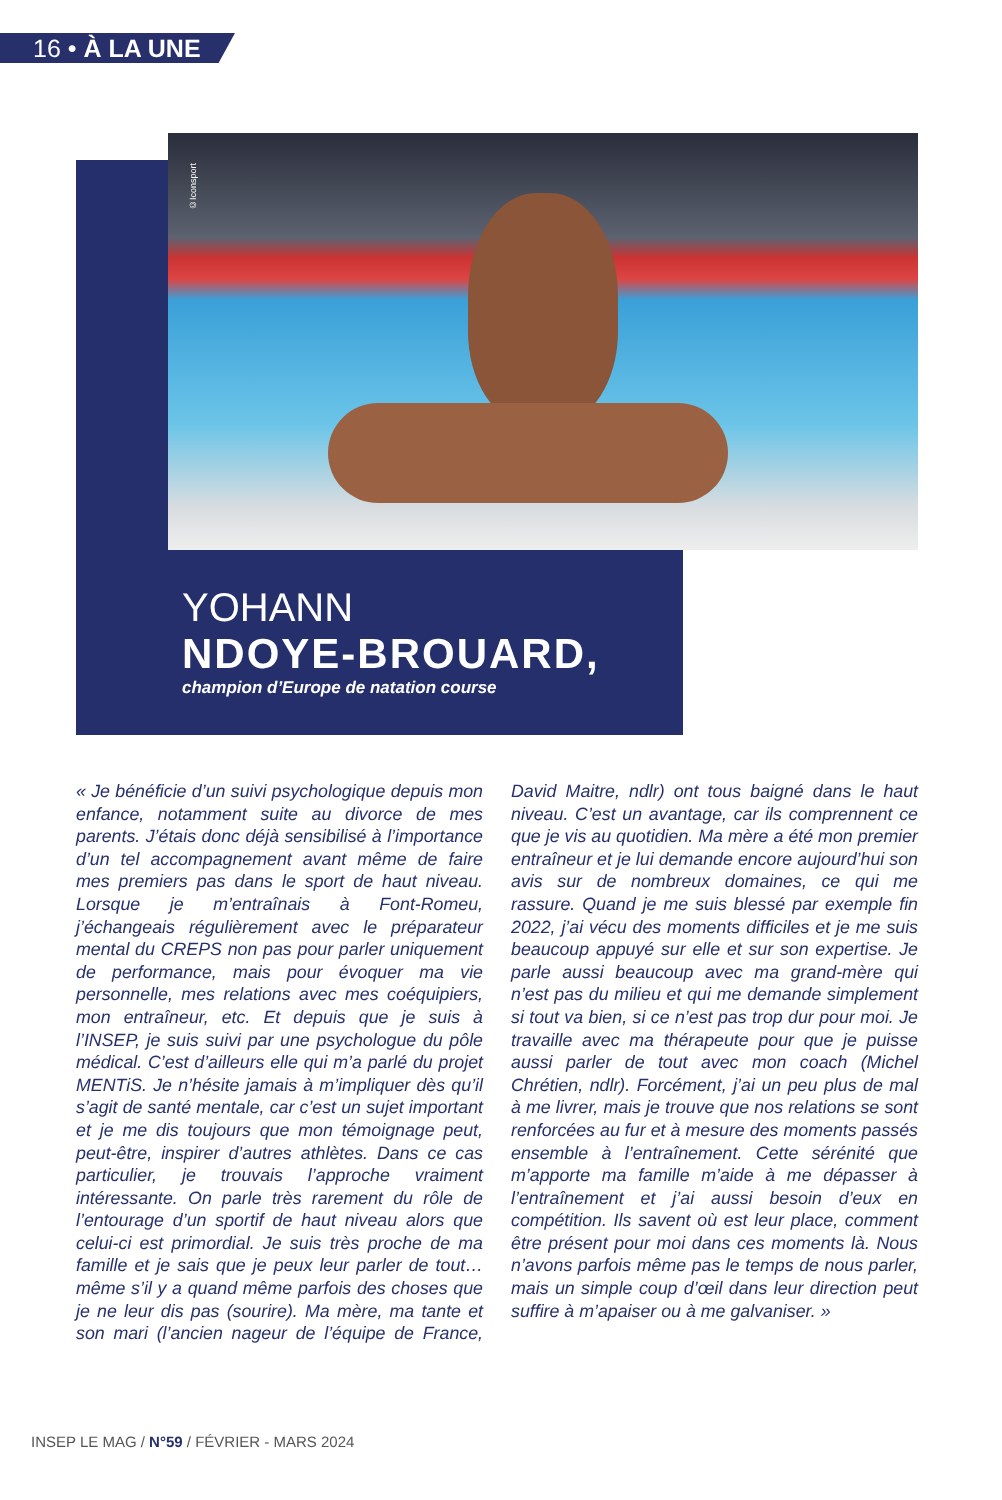16 • À LA UNE
©Icon­sport
YOHANN
NDOYE-BROUARD,
champion d’Europe de natation course
« Je bénéficie d’un suivi psychologique depuis mon enfance, notamment suite au divorce de mes parents. J’étais donc déjà sensibilisé à l’importance d’un tel accompagnement avant même de faire mes premiers pas dans le sport de haut niveau. Lorsque je m’entraînais à Font-Romeu, j’échangeais régulièrement avec le préparateur mental du CREPS non pas pour parler uniquement de performance, mais pour évoquer ma vie personnelle, mes relations avec mes coéquipiers, mon entraîneur, etc. Et depuis que je suis à l’INSEP, je suis suivi par une psychologue du pôle médical. C’est d’ailleurs elle qui m’a parlé du projet MENTiS. Je n’hésite jamais à m’impliquer dès qu’il s’agit de santé mentale, car c’est un sujet important et je me dis toujours que mon témoignage peut, peut-être, inspirer d’autres athlètes. Dans ce cas particulier, je trouvais l’approche vraiment intéressante. On parle très rarement du rôle de l’entourage d’un sportif de haut niveau alors que celui-ci est primordial. Je suis très proche de ma famille et je sais que je peux leur parler de tout… même s’il y a quand même parfois des choses que je ne leur dis pas (sourire). Ma mère, ma tante et son mari (l’ancien nageur de l’équipe de France, David Maitre, ndlr) ont tous baigné dans le haut niveau. C’est un avantage, car ils comprennent ce que je vis au quotidien. Ma mère a été mon premier entraîneur et je lui demande encore aujourd’hui son avis sur de nombreux domaines, ce qui me rassure. Quand je me suis blessé par exemple fin 2022, j’ai vécu des moments difficiles et je me suis beaucoup appuyé sur elle et sur son expertise. Je parle aussi beaucoup avec ma grand-mère qui n’est pas du milieu et qui me demande simplement si tout va bien, si ce n’est pas trop dur pour moi. Je travaille avec ma thérapeute pour que je puisse aussi parler de tout avec mon coach (Michel Chrétien, ndlr). Forcément, j’ai un peu plus de mal à me livrer, mais je trouve que nos relations se sont renforcées au fur et à mesure des moments passés ensemble à l’entraînement. Cette sérénité que m’apporte ma famille m’aide à me dépasser à l’entraînement et j’ai aussi besoin d’eux en compétition. Ils savent où est leur place, comment être présent pour moi dans ces moments là. Nous n’avons parfois même pas le temps de nous parler, mais un simple coup d’œil dans leur direction peut suffire à m’apaiser ou à me galvaniser. »
INSEP LE MAG / N°59 / FÉVRIER - MARS 2024